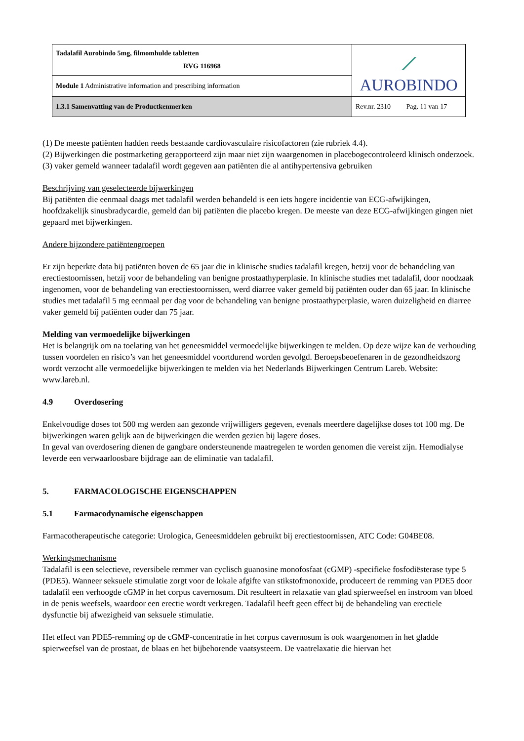| Tadalafil Aurobindo 5mg, filmomhulde tabletten RVG 116968 | ⟋ AUROBINDO |
| Module 1 Administrative information and prescribing information | |
| 1.3.1 Samenvatting van de Productkenmerken | Rev.nr. 2310 Pag. 11 van 17 |
(1) De meeste patiënten hadden reeds bestaande cardiovasculaire risicofactoren (zie rubriek 4.4).
(2) Bijwerkingen die postmarketing gerapporteerd zijn maar niet zijn waargenomen in placebogecontroleerd klinisch onderzoek.
(3) vaker gemeld wanneer tadalafil wordt gegeven aan patiënten die al antihypertensiva gebruiken
Beschrijving van geselecteerde bijwerkingen
Bij patiënten die eenmaal daags met tadalafil werden behandeld is een iets hogere incidentie van ECG-afwijkingen, hoofdzakelijk sinusbradycardie, gemeld dan bij patiënten die placebo kregen. De meeste van deze ECG-afwijkingen gingen niet gepaard met bijwerkingen.
Andere bijzondere patiëntengroepen
Er zijn beperkte data bij patiënten boven de 65 jaar die in klinische studies tadalafil kregen, hetzij voor de behandeling van erectiestoornissen, hetzij voor de behandeling van benigne prostaathyperplasie. In klinische studies met tadalafil, door noodzaak ingenomen, voor de behandeling van erectiestoornissen, werd diarree vaker gemeld bij patiënten ouder dan 65 jaar. In klinische studies met tadalafil 5 mg eenmaal per dag voor de behandeling van benigne prostaathyperplasie, waren duizeligheid en diarree vaker gemeld bij patiënten ouder dan 75 jaar.
Melding van vermoedelijke bijwerkingen
Het is belangrijk om na toelating van het geneesmiddel vermoedelijke bijwerkingen te melden. Op deze wijze kan de verhouding tussen voordelen en risico’s van het geneesmiddel voortdurend worden gevolgd. Beroepsbeoefenaren in de gezondheidszorg wordt verzocht alle vermoedelijke bijwerkingen te melden via het Nederlands Bijwerkingen Centrum Lareb. Website: www.lareb.nl.
4.9 Overdosering
Enkelvoudige doses tot 500 mg werden aan gezonde vrijwilligers gegeven, evenals meerdere dagelijkse doses tot 100 mg. De bijwerkingen waren gelijk aan de bijwerkingen die werden gezien bij lagere doses.
In geval van overdosering dienen de gangbare ondersteunende maatregelen te worden genomen die vereist zijn. Hemodialyse leverde een verwaarloosbare bijdrage aan de eliminatie van tadalafil.
5. FARMACOLOGISCHE EIGENSCHAPPEN
5.1 Farmacodynamische eigenschappen
Farmacotherapeutische categorie: Urologica, Geneesmiddelen gebruikt bij erectiestoornissen, ATC Code: G04BE08.
Werkingsmechanisme
Tadalafil is een selectieve, reversibele remmer van cyclisch guanosine monofosfaat (cGMP) -specifieke fosfodiësterase type 5 (PDE5). Wanneer seksuele stimulatie zorgt voor de lokale afgifte van stikstofmonoxide, produceert de remming van PDE5 door tadalafil een verhoogde cGMP in het corpus cavernosum. Dit resulteert in relaxatie van glad spierweefsel en instroom van bloed in de penis weefsels, waardoor een erectie wordt verkregen. Tadalafil heeft geen effect bij de behandeling van erectiele dysfunctie bij afwezigheid van seksuele stimulatie.
Het effect van PDE5-remming op de cGMP-concentratie in het corpus cavernosum is ook waargenomen in het gladde spierweefsel van de prostaat, de blaas en het bijbehorende vaatsysteem. De vaatrelaxatie die hiervan het